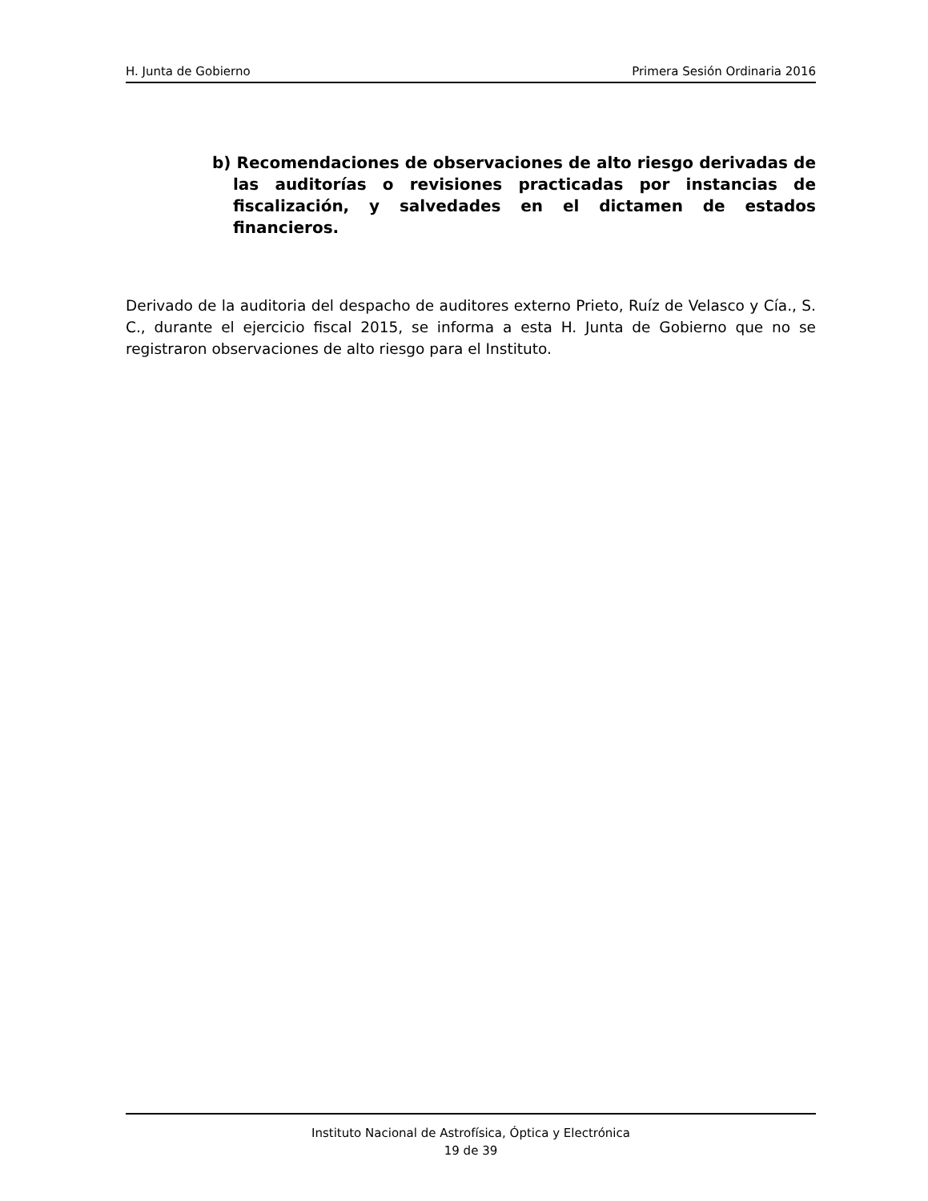H. Junta de Gobierno Primera Sesión Ordinaria 2016
b) Recomendaciones de observaciones de alto riesgo derivadas de las auditorías o revisiones practicadas por instancias de fiscalización, y salvedades en el dictamen de estados financieros.
Derivado de la auditoria del despacho de auditores externo Prieto, Ruíz de Velasco y Cía., S. C., durante el ejercicio fiscal 2015, se informa a esta H. Junta de Gobierno que no se registraron observaciones de alto riesgo para el Instituto.
Instituto Nacional de Astrofísica, Óptica y Electrónica
19 de 39